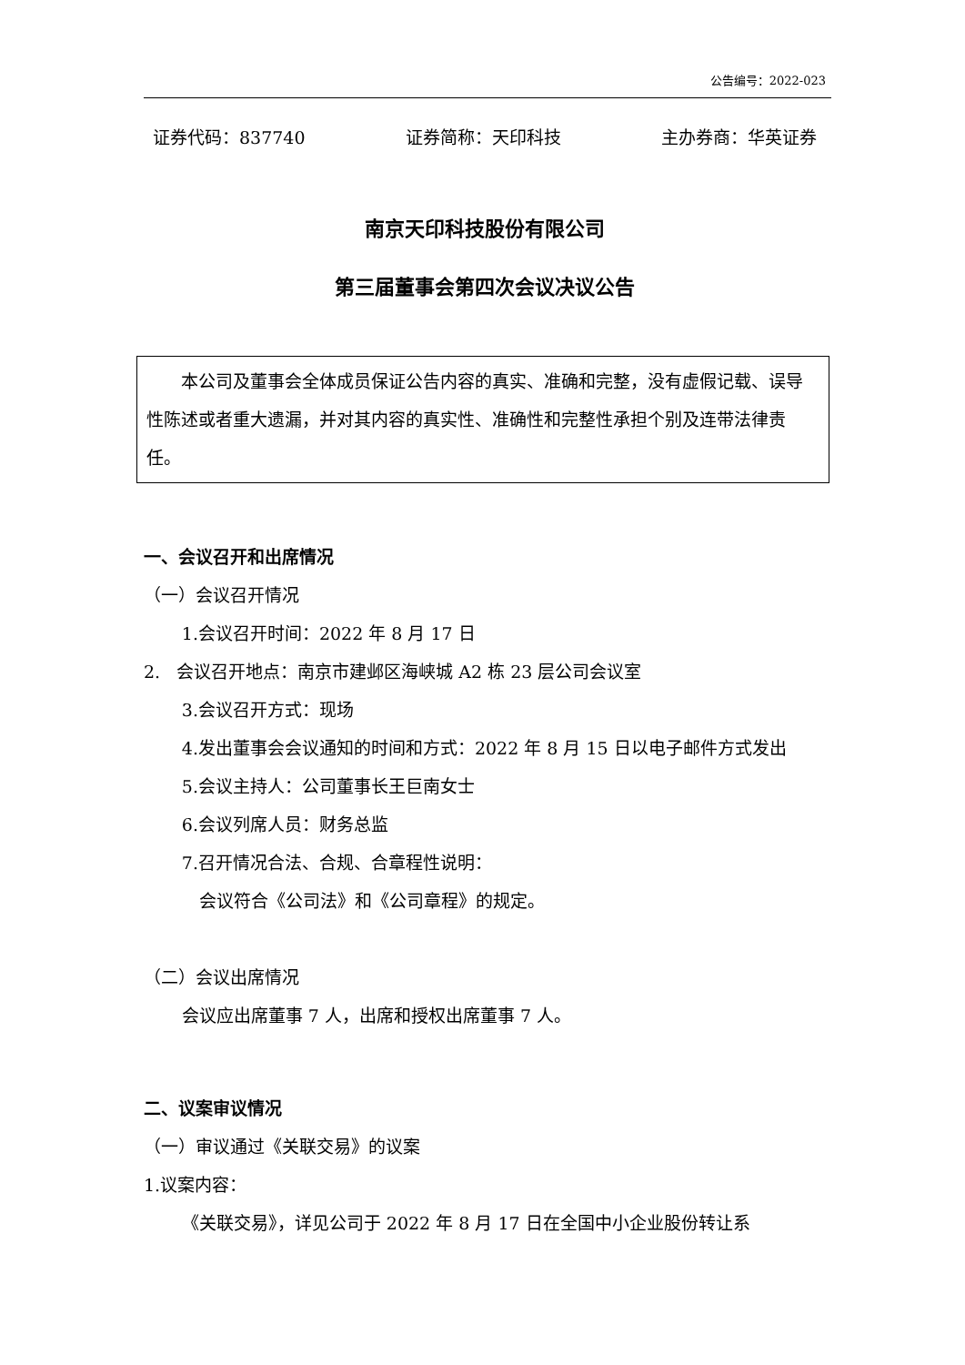公告编号：2022-023
证券代码：837740 证券简称：天印科技 主办券商：华英证券
南京天印科技股份有限公司
第三届董事会第四次会议决议公告
本公司及董事会全体成员保证公告内容的真实、准确和完整，没有虚假记载、误导性陈述或者重大遗漏，并对其内容的真实性、准确性和完整性承担个别及连带法律责任。
一、会议召开和出席情况
（一）会议召开情况
1.会议召开时间：2022 年 8 月 17 日
2. 会议召开地点：南京市建邺区海峡城 A2 栋 23 层公司会议室
3.会议召开方式：现场
4.发出董事会会议通知的时间和方式：2022 年 8 月 15 日以电子邮件方式发出
5.会议主持人：公司董事长王巨南女士
6.会议列席人员：财务总监
7.召开情况合法、合规、合章程性说明：
会议符合《公司法》和《公司章程》的规定。
（二）会议出席情况
会议应出席董事 7 人，出席和授权出席董事 7 人。
二、议案审议情况
（一）审议通过《关联交易》的议案
1.议案内容：
《关联交易》，详见公司于 2022 年 8 月 17 日在全国中小企业股份转让系